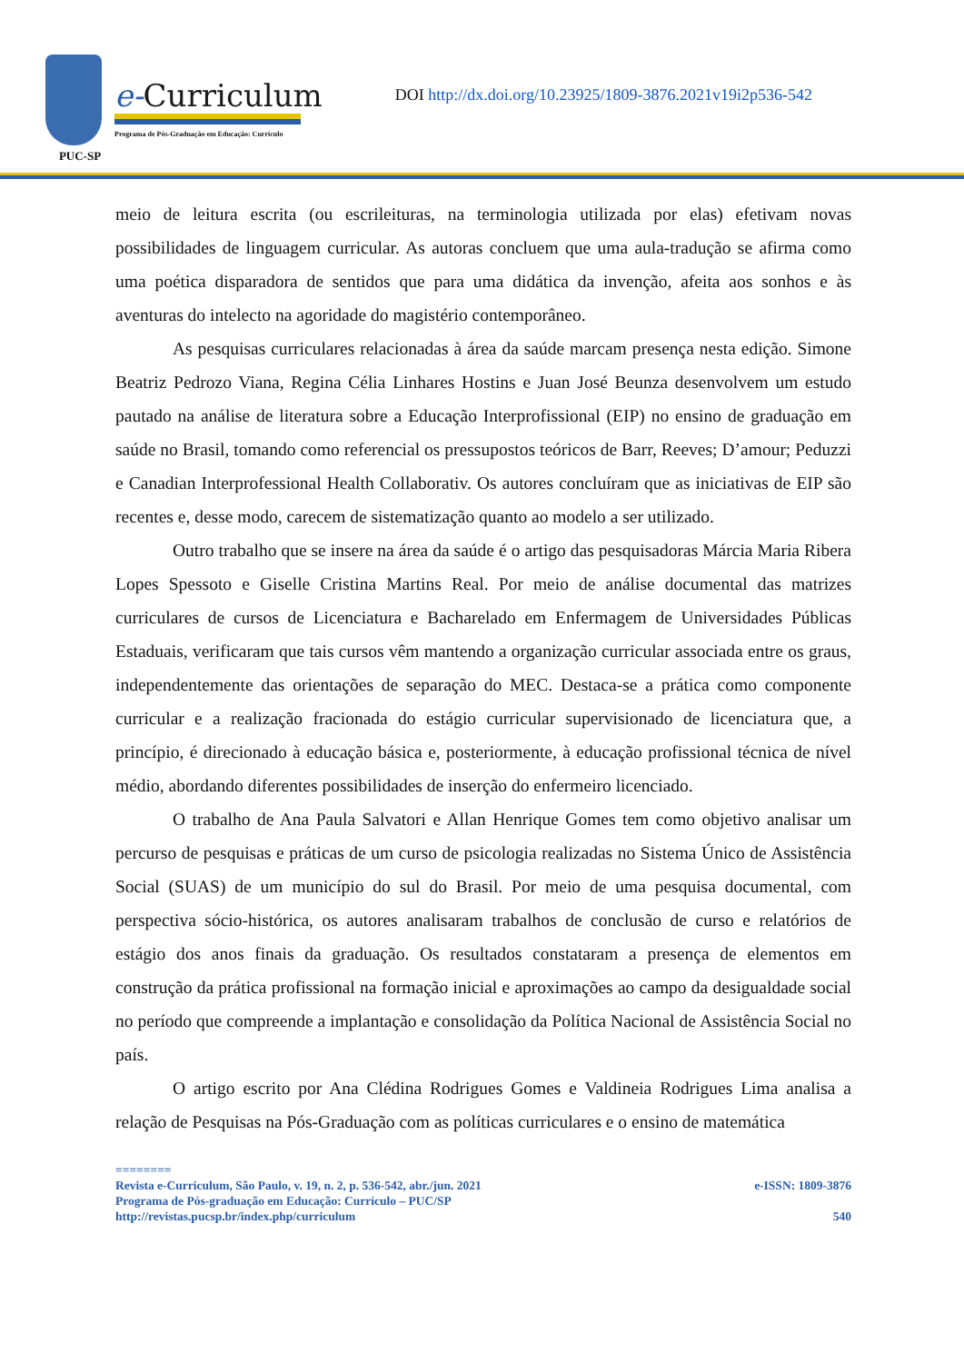PUC-SP
e-Curriculum
Programa de Pós-Graduação em Educação: Currículo
DOI http://dx.doi.org/10.23925/1809-3876.2021v19i2p536-542
meio de leitura escrita (ou escrileituras, na terminologia utilizada por elas) efetivam novas possibilidades de linguagem curricular. As autoras concluem que uma aula-tradução se afirma como uma poética disparadora de sentidos que para uma didática da invenção, afeita aos sonhos e às aventuras do intelecto na agoridade do magistério contemporâneo.
As pesquisas curriculares relacionadas à área da saúde marcam presença nesta edição. Simone Beatriz Pedrozo Viana, Regina Célia Linhares Hostins e Juan José Beunza desenvolvem um estudo pautado na análise de literatura sobre a Educação Interprofissional (EIP) no ensino de graduação em saúde no Brasil, tomando como referencial os pressupostos teóricos de Barr, Reeves; D’amour; Peduzzi e Canadian Interprofessional Health Collaborativ. Os autores concluíram que as iniciativas de EIP são recentes e, desse modo, carecem de sistematização quanto ao modelo a ser utilizado.
Outro trabalho que se insere na área da saúde é o artigo das pesquisadoras Márcia Maria Ribera Lopes Spessoto e Giselle Cristina Martins Real. Por meio de análise documental das matrizes curriculares de cursos de Licenciatura e Bacharelado em Enfermagem de Universidades Públicas Estaduais, verificaram que tais cursos vêm mantendo a organização curricular associada entre os graus, independentemente das orientações de separação do MEC. Destaca-se a prática como componente curricular e a realização fracionada do estágio curricular supervisionado de licenciatura que, a princípio, é direcionado à educação básica e, posteriormente, à educação profissional técnica de nível médio, abordando diferentes possibilidades de inserção do enfermeiro licenciado.
O trabalho de Ana Paula Salvatori e Allan Henrique Gomes tem como objetivo analisar um percurso de pesquisas e práticas de um curso de psicologia realizadas no Sistema Único de Assistência Social (SUAS) de um município do sul do Brasil. Por meio de uma pesquisa documental, com perspectiva sócio-histórica, os autores analisaram trabalhos de conclusão de curso e relatórios de estágio dos anos finais da graduação. Os resultados constataram a presença de elementos em construção da prática profissional na formação inicial e aproximações ao campo da desigualdade social no período que compreende a implantação e consolidação da Política Nacional de Assistência Social no país.
O artigo escrito por Ana Clédina Rodrigues Gomes e Valdineia Rodrigues Lima analisa a relação de Pesquisas na Pós-Graduação com as políticas curriculares e o ensino de matemática
========
Revista e-Curriculum, São Paulo, v. 19, n. 2, p. 536-542, abr./jun. 2021 e-ISSN: 1809-3876
Programa de Pós-graduação em Educação: Currículo – PUC/SP
http://revistas.pucsp.br/index.php/curriculum 540